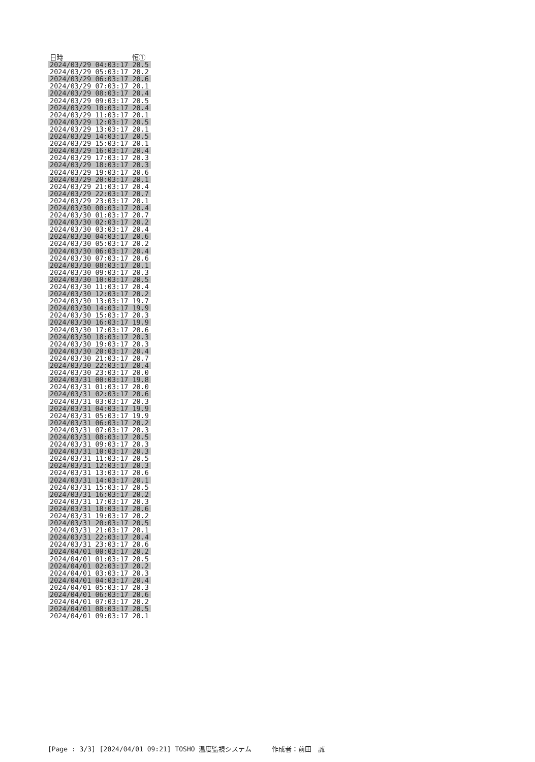| 日時 | 恒① |
| --- | --- |
| 2024/03/29 04:03:17 | 20.5 |
| 2024/03/29 05:03:17 | 20.2 |
| 2024/03/29 06:03:17 | 20.6 |
| 2024/03/29 07:03:17 | 20.1 |
| 2024/03/29 08:03:17 | 20.4 |
| 2024/03/29 09:03:17 | 20.5 |
| 2024/03/29 10:03:17 | 20.4 |
| 2024/03/29 11:03:17 | 20.1 |
| 2024/03/29 12:03:17 | 20.5 |
| 2024/03/29 13:03:17 | 20.1 |
| 2024/03/29 14:03:17 | 20.5 |
| 2024/03/29 15:03:17 | 20.1 |
| 2024/03/29 16:03:17 | 20.4 |
| 2024/03/29 17:03:17 | 20.3 |
| 2024/03/29 18:03:17 | 20.3 |
| 2024/03/29 19:03:17 | 20.6 |
| 2024/03/29 20:03:17 | 20.1 |
| 2024/03/29 21:03:17 | 20.4 |
| 2024/03/29 22:03:17 | 20.7 |
| 2024/03/29 23:03:17 | 20.1 |
| 2024/03/30 00:03:17 | 20.4 |
| 2024/03/30 01:03:17 | 20.7 |
| 2024/03/30 02:03:17 | 20.2 |
| 2024/03/30 03:03:17 | 20.4 |
| 2024/03/30 04:03:17 | 20.6 |
| 2024/03/30 05:03:17 | 20.2 |
| 2024/03/30 06:03:17 | 20.4 |
| 2024/03/30 07:03:17 | 20.6 |
| 2024/03/30 08:03:17 | 20.1 |
| 2024/03/30 09:03:17 | 20.3 |
| 2024/03/30 10:03:17 | 20.5 |
| 2024/03/30 11:03:17 | 20.4 |
| 2024/03/30 12:03:17 | 20.2 |
| 2024/03/30 13:03:17 | 19.7 |
| 2024/03/30 14:03:17 | 19.9 |
| 2024/03/30 15:03:17 | 20.3 |
| 2024/03/30 16:03:17 | 19.9 |
| 2024/03/30 17:03:17 | 20.6 |
| 2024/03/30 18:03:17 | 20.3 |
| 2024/03/30 19:03:17 | 20.3 |
| 2024/03/30 20:03:17 | 20.4 |
| 2024/03/30 21:03:17 | 20.7 |
| 2024/03/30 22:03:17 | 20.4 |
| 2024/03/30 23:03:17 | 20.0 |
| 2024/03/31 00:03:17 | 19.8 |
| 2024/03/31 01:03:17 | 20.0 |
| 2024/03/31 02:03:17 | 20.6 |
| 2024/03/31 03:03:17 | 20.3 |
| 2024/03/31 04:03:17 | 19.9 |
| 2024/03/31 05:03:17 | 19.9 |
| 2024/03/31 06:03:17 | 20.2 |
| 2024/03/31 07:03:17 | 20.3 |
| 2024/03/31 08:03:17 | 20.5 |
| 2024/03/31 09:03:17 | 20.3 |
| 2024/03/31 10:03:17 | 20.3 |
| 2024/03/31 11:03:17 | 20.5 |
| 2024/03/31 12:03:17 | 20.3 |
| 2024/03/31 13:03:17 | 20.6 |
| 2024/03/31 14:03:17 | 20.1 |
| 2024/03/31 15:03:17 | 20.5 |
| 2024/03/31 16:03:17 | 20.2 |
| 2024/03/31 17:03:17 | 20.3 |
| 2024/03/31 18:03:17 | 20.6 |
| 2024/03/31 19:03:17 | 20.2 |
| 2024/03/31 20:03:17 | 20.5 |
| 2024/03/31 21:03:17 | 20.1 |
| 2024/03/31 22:03:17 | 20.4 |
| 2024/03/31 23:03:17 | 20.6 |
| 2024/04/01 00:03:17 | 20.2 |
| 2024/04/01 01:03:17 | 20.5 |
| 2024/04/01 02:03:17 | 20.2 |
| 2024/04/01 03:03:17 | 20.3 |
| 2024/04/01 04:03:17 | 20.4 |
| 2024/04/01 05:03:17 | 20.3 |
| 2024/04/01 06:03:17 | 20.6 |
| 2024/04/01 07:03:17 | 20.2 |
| 2024/04/01 08:03:17 | 20.5 |
| 2024/04/01 09:03:17 | 20.1 |
[Page : 3/3] [2024/04/01 09:21] TOSHO 温度監視システム 作成者：前田　誠